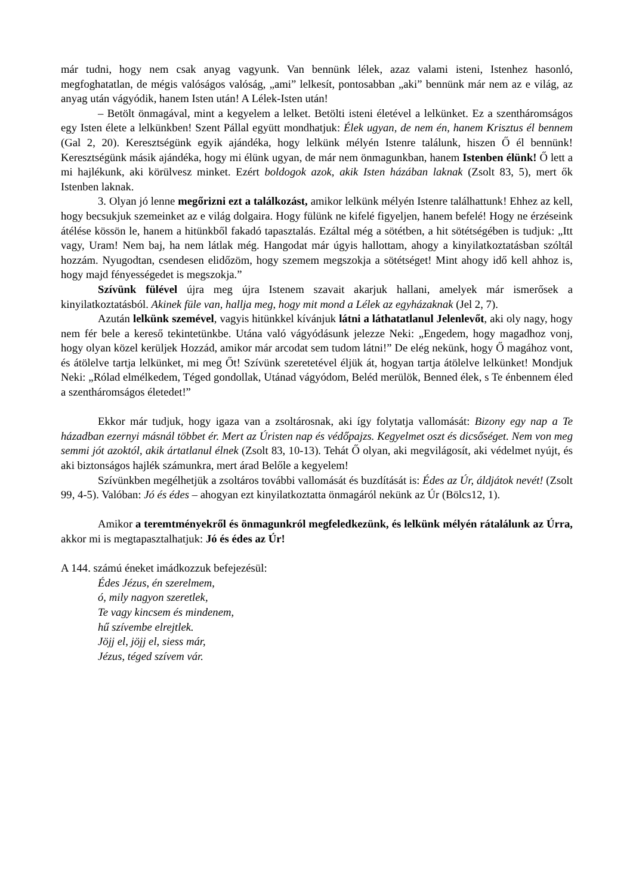már tudni, hogy nem csak anyag vagyunk. Van bennünk lélek, azaz valami isteni, Istenhez hasonló, megfoghatatlan, de mégis valóságos valóság, „ami” lelkesít, pontosabban „aki” bennünk már nem az e világ, az anyag után vágyódik, hanem Isten után! A Lélek-Isten után!
– Betölt önmagával, mint a kegyelem a lelket. Betölti isteni életével a lelkünket. Ez a szentháromságos egy Isten élete a lelkünkben! Szent Pállal együtt mondhatjuk: Élek ugyan, de nem én, hanem Krisztus él bennem (Gal 2, 20). Keresztségünk egyik ajándéka, hogy lelkünk mélyén Istenre találunk, hiszen Ő él bennünk! Keresztségünk másik ajándéka, hogy mi élünk ugyan, de már nem önmagunkban, hanem Istenben élünk! Ő lett a mi hajlékunk, aki körülvesz minket. Ezért boldogok azok, akik Isten házában laknak (Zsolt 83, 5), mert ők Istenben laknak.
3. Olyan jó lenne megőrizni ezt a találkozást, amikor lelkünk mélyén Istenre találhattunk! Ehhez az kell, hogy becsukjuk szemeinket az e világ dolgaira. Hogy fülünk ne kifelé figyeljen, hanem befelé! Hogy ne érzéseink átélése kössön le, hanem a hitünkből fakadó tapasztalás. Ezáltal még a sötétben, a hit sötétségében is tudjuk: „Itt vagy, Uram! Nem baj, ha nem látlak még. Hangodat már úgyis hallottam, ahogy a kinyilatkoztatásban szóltál hozzám. Nyugodtan, csendesen elidőzöm, hogy szemem megszokja a sötétséget! Mint ahogy idő kell ahhoz is, hogy majd fényességedet is megszokja.”
Szívünk fülével újra meg újra Istenem szavait akarjuk hallani, amelyek már ismerősek a kinyilatkoztatásból. Akinek füle van, hallja meg, hogy mit mond a Lélek az egyházaknak (Jel 2, 7).
Azután lelkünk szemével, vagyis hitünkkel kívánjuk látni a láthatatlanul Jelenlevőt, aki oly nagy, hogy nem fér bele a kereső tekintetünkbe. Utána való vágyódásunk jelezze Neki: „Engedem, hogy magadhoz vonj, hogy olyan közel kerüljek Hozzád, amikor már arcodat sem tudom látni!” De elég nekünk, hogy Ő magához vont, és átölelve tartja lelkünket, mi meg Őt! Szívünk szeretetével éljük át, hogyan tartja átölelve lelkünket! Mondjuk Neki: „Rólad elmélkedem, Téged gondollak, Utánad vágyódom, Beléd merülök, Benned élek, s Te énbennem éled a szentháromságos életedet!”
Ekkor már tudjuk, hogy igaza van a zsoltárosnak, aki így folytatja vallomását: Bizony egy nap a Te házadban ezernyi másnál többet ér. Mert az Úristen nap és védőpajzs. Kegyelmet oszt és dicsőséget. Nem von meg semmi jót azoktól, akik ártatlanul élnek (Zsolt 83, 10-13). Tehát Ő olyan, aki megvilágosít, aki védelmet nyújt, és aki biztonságos hajlék számunkra, mert árad Belőle a kegyelem!
Szívünkben megélhetjük a zsoltáros további vallomását és buzdítását is: Édes az Úr, áldjátok nevét! (Zsolt 99, 4-5). Valóban: Jó és édes – ahogyan ezt kinyilatkoztatta önmagáról nekünk az Úr (Bölcs12, 1).
Amikor a teremtményekről és önmagunkról megfeledkezünk, és lelkünk mélyén rátalálunk az Úrra, akkor mi is megtapasztalhatjuk: Jó és édes az Úr!
A 144. számú éneket imádkozzuk befejezésül:
Édes Jézus, én szerelmem,
ó, mily nagyon szeretlek,
Te vagy kincsem és mindenem,
hű szívembe elrejtlek.
Jöjj el, jöjj el, siess már,
Jézus, téged szívem vár.